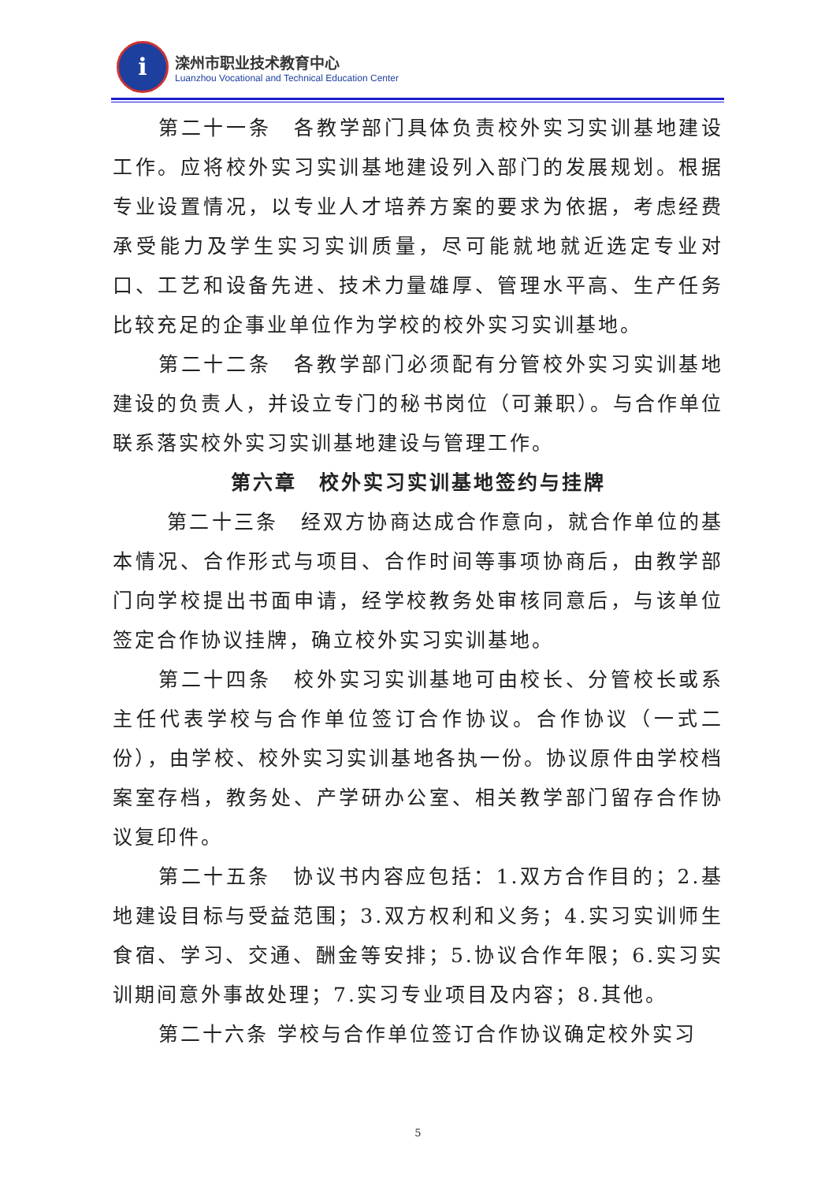i
滦州市职业技术教育中心
Luanzhou Vocational and Technical Education Center
第二十一条　各教学部门具体负责校外实习实训基地建设工作。应将校外实习实训基地建设列入部门的发展规划。根据专业设置情况，以专业人才培养方案的要求为依据，考虑经费承受能力及学生实习实训质量，尽可能就地就近选定专业对口、工艺和设备先进、技术力量雄厚、管理水平高、生产任务比较充足的企事业单位作为学校的校外实习实训基地。
第二十二条　各教学部门必须配有分管校外实习实训基地建设的负责人，并设立专门的秘书岗位（可兼职）。与合作单位联系落实校外实习实训基地建设与管理工作。
第六章　校外实习实训基地签约与挂牌
第二十三条　经双方协商达成合作意向，就合作单位的基本情况、合作形式与项目、合作时间等事项协商后，由教学部门向学校提出书面申请，经学校教务处审核同意后，与该单位签定合作协议挂牌，确立校外实习实训基地。
第二十四条　校外实习实训基地可由校长、分管校长或系主任代表学校与合作单位签订合作协议。合作协议（一式二份），由学校、校外实习实训基地各执一份。协议原件由学校档案室存档，教务处、产学研办公室、相关教学部门留存合作协议复印件。
第二十五条　协议书内容应包括：1.双方合作目的；2.基地建设目标与受益范围；3.双方权利和义务；4.实习实训师生食宿、学习、交通、酬金等安排；5.协议合作年限；6.实习实训期间意外事故处理；7.实习专业项目及内容；8.其他。
第二十六条 学校与合作单位签订合作协议确定校外实习
5